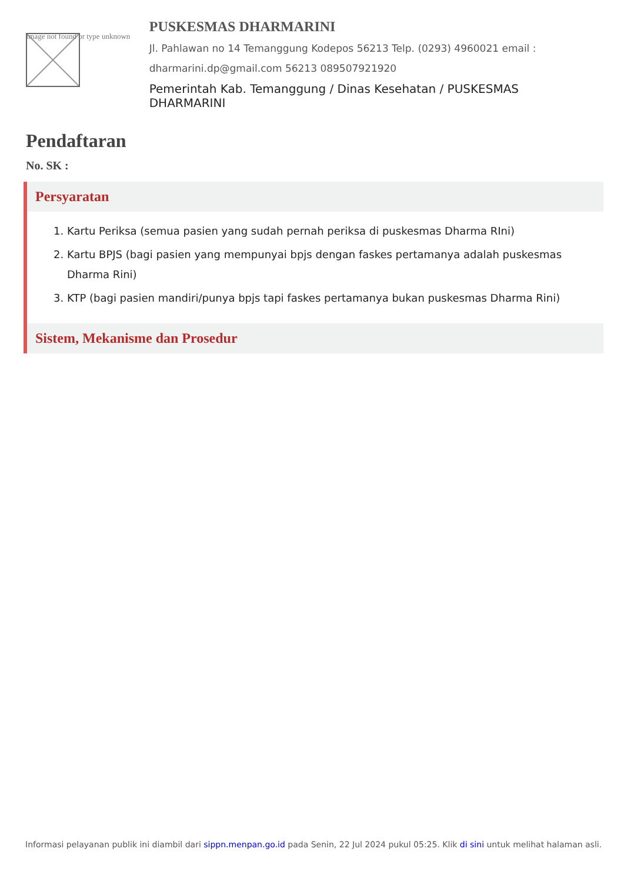Image not found or type unknown
PUSKESMAS DHARMARINI
Jl. Pahlawan no 14 Temanggung Kodepos 56213 Telp. (0293) 4960021 email :
dharmarini.dp@gmail.com 56213 089507921920
Pemerintah Kab. Temanggung / Dinas Kesehatan / PUSKESMAS DHARMARINI
Pendaftaran
No. SK :
Persyaratan
1. Kartu Periksa (semua pasien yang sudah pernah periksa di puskesmas Dharma RIni)
2. Kartu BPJS (bagi pasien yang mempunyai bpjs dengan faskes pertamanya adalah puskesmas Dharma Rini)
3. KTP (bagi pasien mandiri/punya bpjs tapi faskes pertamanya bukan puskesmas Dharma Rini)
Sistem, Mekanisme dan Prosedur
Informasi pelayanan publik ini diambil dari sippn.menpan.go.id pada Senin, 22 Jul 2024 pukul 05:25. Klik di sini untuk melihat halaman asli.